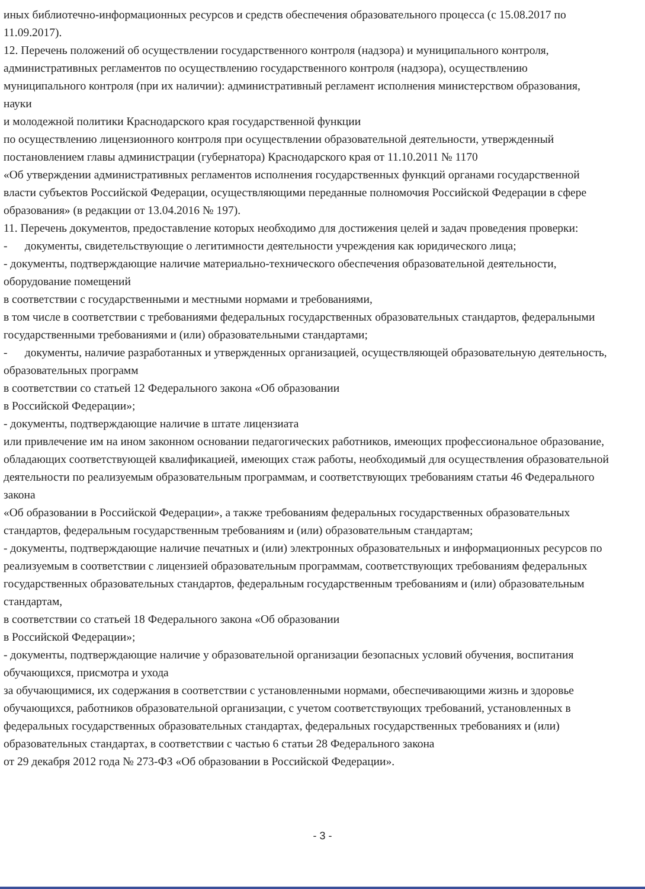иных библиотечно-информационных ресурсов и средств обеспечения образовательного процесса (с 15.08.2017 по 11.09.2017).
12. Перечень положений об осуществлении государственного контроля (надзора) и муниципального контроля, административных регламентов по осуществлению государственного контроля (надзора), осуществлению муниципального контроля (при их наличии): административный регламент исполнения министерством образования, науки
и молодежной политики Краснодарского края государственной функции
по осуществлению лицензионного контроля при осуществлении образовательной деятельности, утвержденный постановлением главы администрации (губернатора) Краснодарского края от 11.10.2011 № 1170
«Об утверждении административных регламентов исполнения государственных функций органами государственной власти субъектов Российской Федерации, осуществляющими переданные полномочия Российской Федерации в сфере образования» (в редакции от 13.04.2016 № 197).
11. Перечень документов, предоставление которых необходимо для достижения целей и задач проведения проверки:
- документы, свидетельствующие о легитимности деятельности учреждения как юридического лица;
- документы, подтверждающие наличие материально-технического обеспечения образовательной деятельности, оборудование помещений
в соответствии с государственными и местными нормами и требованиями,
в том числе в соответствии с требованиями федеральных государственных образовательных стандартов, федеральными государственными требованиями и (или) образовательными стандартами;
- документы, наличие разработанных и утвержденных организацией, осуществляющей образовательную деятельность, образовательных программ
в соответствии со статьей 12 Федерального закона «Об образовании
в Российской Федерации»;
- документы, подтверждающие наличие в штате лицензиата
или привлечение им на ином законном основании педагогических работников, имеющих профессиональное образование, обладающих соответствующей квалификацией, имеющих стаж работы, необходимый для осуществления образовательной деятельности по реализуемым образовательным программам, и соответствующих требованиям статьи 46 Федерального закона
«Об образовании в Российской Федерации», а также требованиям федеральных государственных образовательных стандартов, федеральным государственным требованиям и (или) образовательным стандартам;
- документы, подтверждающие наличие печатных и (или) электронных образовательных и информационных ресурсов по реализуемым в соответствии с лицензией образовательным программам, соответствующих требованиям федеральных государственных образовательных стандартов, федеральным государственным требованиям и (или) образовательным стандартам,
в соответствии со статьей 18 Федерального закона «Об образовании
в Российской Федерации»;
- документы, подтверждающие наличие у образовательной организации безопасных условий обучения, воспитания обучающихся, присмотра и ухода
за обучающимися, их содержания в соответствии с установленными нормами, обеспечивающими жизнь и здоровье обучающихся, работников образовательной организации, с учетом соответствующих требований, установленных в федеральных государственных образовательных стандартах, федеральных государственных требованиях и (или) образовательных стандартах, в соответствии с частью 6 статьи 28 Федерального закона
от 29 декабря 2012 года № 273-ФЗ «Об образовании в Российской Федерации».
- 3 -